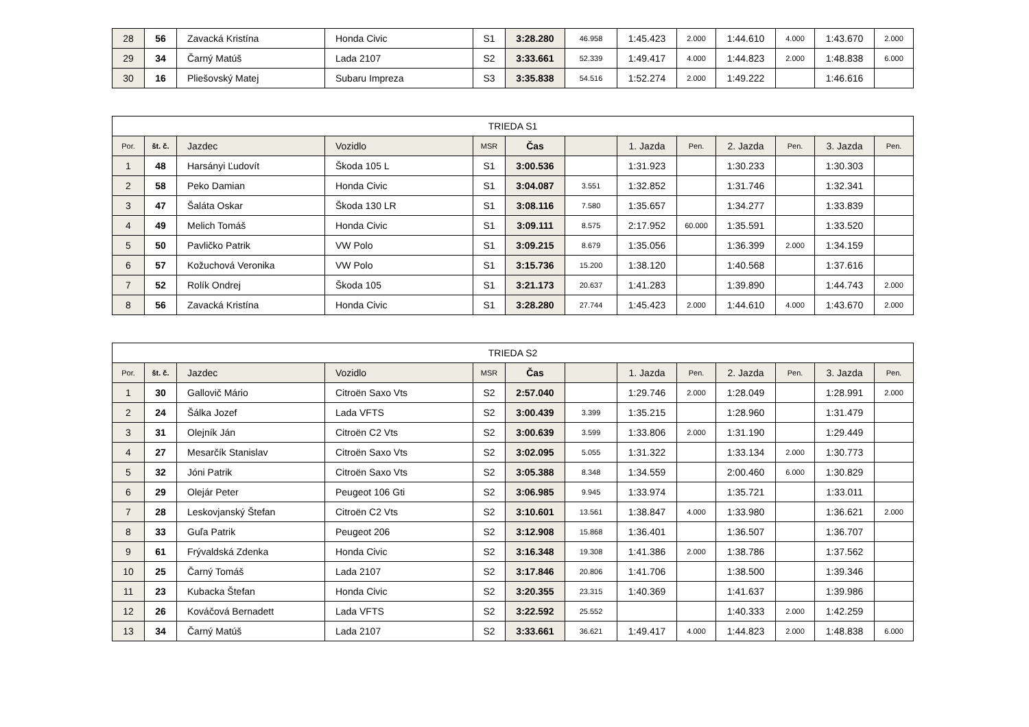| 28 | 56 | Zavacká Kristína | Honda Civic | S1 | 3:28.280 | 46.958 | 1:45.423 | 2.000 | 1:44.610 | 4.000 | 1:43.670 | 2.000 |
| 29 | 34 | Čarný Matúš | Lada 2107 | S2 | 3:33.661 | 52.339 | 1:49.417 | 4.000 | 1:44.823 | 2.000 | 1:48.838 | 6.000 |
| 30 | 16 | Pliešovský Matej | Subaru Impreza | S3 | 3:35.838 | 54.516 | 1:52.274 | 2.000 | 1:49.222 | | 1:46.616 | |
| TRIEDA S1 | | | | | | | | | | | | |
| --- | --- | --- | --- | --- | --- | --- | --- | --- | --- | --- | --- | --- |
| Por. | št. č. | Jazdec | Vozidlo | MSR | Čas | | 1. Jazda | Pen. | 2. Jazda | Pen. | 3. Jazda | Pen. |
| 1 | 48 | Harsányi Ľudovít | Škoda 105 L | S1 | 3:00.536 | | 1:31.923 | | 1:30.233 | | 1:30.303 | |
| 2 | 58 | Peko Damian | Honda Civic | S1 | 3:04.087 | 3.551 | 1:32.852 | | 1:31.746 | | 1:32.341 | |
| 3 | 47 | Šaláta Oskar | Škoda 130 LR | S1 | 3:08.116 | 7.580 | 1:35.657 | | 1:34.277 | | 1:33.839 | |
| 4 | 49 | Melich Tomáš | Honda Civic | S1 | 3:09.111 | 8.575 | 2:17.952 | 60.000 | 1:35.591 | | 1:33.520 | |
| 5 | 50 | Pavličko Patrik | VW Polo | S1 | 3:09.215 | 8.679 | 1:35.056 | | 1:36.399 | 2.000 | 1:34.159 | |
| 6 | 57 | Kožuchová Veronika | VW Polo | S1 | 3:15.736 | 15.200 | 1:38.120 | | 1:40.568 | | 1:37.616 | |
| 7 | 52 | Rolík Ondrej | Škoda 105 | S1 | 3:21.173 | 20.637 | 1:41.283 | | 1:39.890 | | 1:44.743 | 2.000 |
| 8 | 56 | Zavacká Kristína | Honda Civic | S1 | 3:28.280 | 27.744 | 1:45.423 | 2.000 | 1:44.610 | 4.000 | 1:43.670 | 2.000 |
| TRIEDA S2 | | | | | | | | | | | | |
| --- | --- | --- | --- | --- | --- | --- | --- | --- | --- | --- | --- | --- |
| Por. | št. č. | Jazdec | Vozidlo | MSR | Čas | | 1. Jazda | Pen. | 2. Jazda | Pen. | 3. Jazda | Pen. |
| 1 | 30 | Gallovič Mário | Citroën Saxo Vts | S2 | 2:57.040 | | 1:29.746 | 2.000 | 1:28.049 | | 1:28.991 | 2.000 |
| 2 | 24 | Šálka Jozef | Lada VFTS | S2 | 3:00.439 | 3.399 | 1:35.215 | | 1:28.960 | | 1:31.479 | |
| 3 | 31 | Olejník Ján | Citroën C2 Vts | S2 | 3:00.639 | 3.599 | 1:33.806 | 2.000 | 1:31.190 | | 1:29.449 | |
| 4 | 27 | Mesarčík Stanislav | Citroën Saxo Vts | S2 | 3:02.095 | 5.055 | 1:31.322 | | 1:33.134 | 2.000 | 1:30.773 | |
| 5 | 32 | Jóni Patrik | Citroën Saxo Vts | S2 | 3:05.388 | 8.348 | 1:34.559 | | 2:00.460 | 6.000 | 1:30.829 | |
| 6 | 29 | Olejár Peter | Peugeot 106 Gti | S2 | 3:06.985 | 9.945 | 1:33.974 | | 1:35.721 | | 1:33.011 | |
| 7 | 28 | Leskovjanský Štefan | Citroën C2 Vts | S2 | 3:10.601 | 13.561 | 1:38.847 | 4.000 | 1:33.980 | | 1:36.621 | 2.000 |
| 8 | 33 | Guľa Patrik | Peugeot 206 | S2 | 3:12.908 | 15.868 | 1:36.401 | | 1:36.507 | | 1:36.707 | |
| 9 | 61 | Frývaldská Zdenka | Honda Civic | S2 | 3:16.348 | 19.308 | 1:41.386 | 2.000 | 1:38.786 | | 1:37.562 | |
| 10 | 25 | Čarný Tomáš | Lada 2107 | S2 | 3:17.846 | 20.806 | 1:41.706 | | 1:38.500 | | 1:39.346 | |
| 11 | 23 | Kubacka Štefan | Honda Civic | S2 | 3:20.355 | 23.315 | 1:40.369 | | 1:41.637 | | 1:39.986 | |
| 12 | 26 | Kováčová Bernadett | Lada VFTS | S2 | 3:22.592 | 25.552 | | | 1:40.333 | 2.000 | 1:42.259 | |
| 13 | 34 | Čarný Matúš | Lada 2107 | S2 | 3:33.661 | 36.621 | 1:49.417 | 4.000 | 1:44.823 | 2.000 | 1:48.838 | 6.000 |